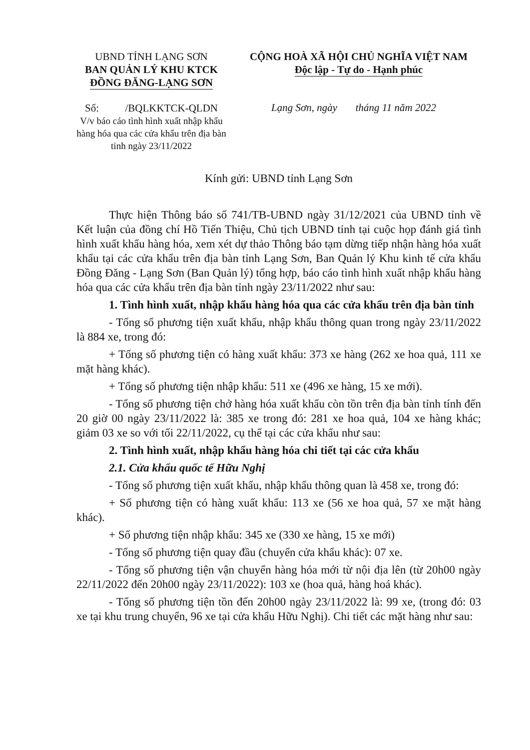UBND TỈNH LẠNG SƠN
BAN QUẢN LÝ KHU KTCK
ĐỒNG ĐĂNG-LẠNG SƠN
CỘNG HOÀ XÃ HỘI CHỦ NGHĨA VIỆT NAM
Độc lập - Tự do - Hạnh phúc
Số: /BQLKKTCK-QLDN
V/v báo cáo tình hình xuất nhập khẩu hàng hóa qua các cửa khẩu trên địa bàn tỉnh ngày 23/11/2022
Lạng Sơn, ngày tháng 11 năm 2022
Kính gửi: UBND tỉnh Lạng Sơn
Thực hiện Thông báo số 741/TB-UBND ngày 31/12/2021 của UBND tỉnh về Kết luận của đồng chí Hồ Tiến Thiệu, Chủ tịch UBND tỉnh tại cuộc họp đánh giá tình hình xuất khẩu hàng hóa, xem xét dự thảo Thông báo tạm dừng tiếp nhận hàng hóa xuất khẩu tại các cửa khẩu trên địa bàn tỉnh Lạng Sơn, Ban Quản lý Khu kinh tế cửa khẩu Đồng Đăng - Lạng Sơn (Ban Quản lý) tổng hợp, báo cáo tình hình xuất nhập khẩu hàng hóa qua các cửa khẩu trên địa bàn tỉnh ngày 23/11/2022 như sau:
1. Tình hình xuất, nhập khẩu hàng hóa qua các cửa khẩu trên địa bàn tỉnh
- Tổng số phương tiện xuất khẩu, nhập khẩu thông quan trong ngày 23/11/2022 là 884 xe, trong đó:
+ Tổng số phương tiện có hàng xuất khẩu: 373 xe hàng (262 xe hoa quả, 111 xe mặt hàng khác).
+ Tổng số phương tiện nhập khẩu: 511 xe (496 xe hàng, 15 xe mới).
- Tổng số phương tiện chở hàng hóa xuất khẩu còn tồn trên địa bàn tỉnh tính đến 20 giờ 00 ngày 23/11/2022 là: 385 xe trong đó: 281 xe hoa quả, 104 xe hàng khác; giảm 03 xe so với tối 22/11/2022, cụ thể tại các cửa khẩu như sau:
2. Tình hình xuất, nhập khẩu hàng hóa chi tiết tại các cửa khẩu
2.1. Cửa khẩu quốc tế Hữu Nghị
- Tổng số phương tiện xuất khẩu, nhập khẩu thông quan là 458 xe, trong đó:
+ Số phương tiện có hàng xuất khẩu: 113 xe (56 xe hoa quả, 57 xe mặt hàng khác).
+ Số phương tiện nhập khẩu: 345 xe (330 xe hàng, 15 xe mới)
- Tổng số phương tiện quay đầu (chuyển cửa khẩu khác): 07 xe.
- Tổng số phương tiện vận chuyển hàng hóa mới từ nội địa lên (từ 20h00 ngày 22/11/2022 đến 20h00 ngày 23/11/2022): 103 xe (hoa quả, hàng hoá khác).
- Tổng số phương tiện tồn đến 20h00 ngày 23/11/2022 là: 99 xe, (trong đó: 03 xe tại khu trung chuyển, 96 xe tại cửa khẩu Hữu Nghị). Chi tiết các mặt hàng như sau: